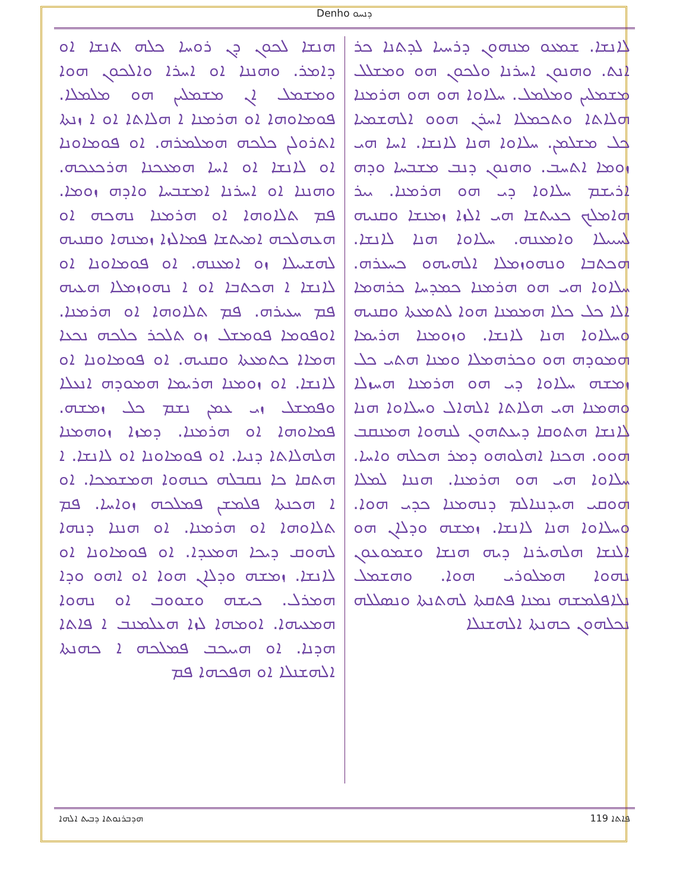Denho ܕܢܚܘ
ܠܐܢܫܐ. ܫܡܥܘ ܡܢܗܘܢ ܕܪܚܝܐ ܠܕܬܢܐ ܟܪ ܐܢܬ. ܘܗܢܘܢ ܐܚܪܢܐ ܘܠܟܘܢ ܗܘ ܘܡܫܠܠ ܡܫܡܠܝܢ ܘܡܠܡܠ. ܚܠܐܘܐ ܗܘ ܗܘ ܗܪܡܢܐ ܗܠܐܬܐ ܘܬܟܡܠܐ ܐܚܪܢ ܗܘܘ ܐܠܗܫܡܝܐ ܟܠ ܡܫܠܡܢ. ܚܠܐܘܐ ܗܢܐ ܠܐܢܫܐ. ܐܚܐ ܗܝ ܙܘܡܐ ܐܬܚܒ. ܘܗܢܘܢ ܕܢܒ ܡܫܒܚܐ ܘܕܗ ܐܪܝܫܡ ܚܠܐܘܐ ܕܝ ܗܘ ܗܪܡܢܐ. ܝܝܪ ܗܐܡܠܟ ܟܥܝܬܫܐ ܗܝ ܐܠܙܐ ܙܡܢܫܐ ܘܩܢܝܗ ܠܚܝܝܠܐ ܘܐܡܥܢܗ. ܚܠܐܘܐ ܗܢܐ ܠܐܢܫܐ. ܗܟܬܒܐ ܘܢܗܘܙܡܠܐ ܐܠܗܝܗܘ ܟܚܥܪܗ. ܚܠܐܘܐ ܗܝ ܗܘ ܗܪܡܢܐ ܟܡܕܚܐ ܟܪܗܡܐ ܐܠܐ ܟܠ ܟܠܐ ܗܡܡܢܐ ܗܘܐ ܠܬܡܥܬܐ ܘܩܢܝܗ ܘܚܠܐܘܐ ܗܢܐ ܠܐܢܫܐ. ܘܙܘܡܢܐ ܗܪܝܡܐ ܗܡܘܕܗ ܗܘ ܘܟܪܗܡܠܐ ܘܡܢܐ ܗܬܝ ܟܠ ܙܡܫܗ ܚܠܐܘܐ ܕܝ ܗܘ ܗܪܡܢܐ ܗܚܙܠܐ ܘܗܡܢܐ ܗܝ ܗܠܐܬܐ ܐܠܗܐܠ ܘܚܠܐܘܐ ܗܢܐ ܠܐܢܫܐ ܗܬܘܩܐ ܕܝܥܬܗܘܢ ܠܢܗܘܐ ܗܡܢܩܒ ܗܘܘ. ܗܟܢܐ ܐܗܠܘܗܘ ܕܡܪ ܗܟܠܗ ܘܐܚܐ. ܚܠܐܘܐ ܗܝ ܗܘ ܗܪܡܢܐ. ܗܢܢܐ ܠܡܠܐ ܗܘܩܝ ܗܝܕܢܢܐܠܡ ܕܢܗܡܢܐ ܟܕܝ ܗܘܐ. ܘܚܠܐܘܐ ܗܢܐ ܠܐܢܫܐ. ܙܡܫܗ ܘܕܠܐܢ ܗܘ ܐܠܢܫܐ ܗܠܗܝܪܢܐ ܕܝܗ ܗܢܫܐ ܘܫܡܘܥܘܢ ܢܗܘܐ ܗܡܠܘܪܝ ܗܘܐ. ܘܗܫܡܠ ܢܠܐܦܠܡܫܗ ܢܡܢܐ ܦܬܩܬܐ ܠܗܬܢܬܐ ܘܢܣܠܠܗ ܢܟܠܗܘܢ ܟܗܢܬܐ ܐܠܗܫܢܠܐ
ܗܢܫܐ ܠܟܘܢ ܕܢ ܪܘܚܐ ܟܠܗ ܬܢܫܐ ܐܘ ܕܐܡܪ. ܘܗܢܢܐ ܐܘ ܐܚܪܐ ܘܐܠܟܘܢ ܗܘܐ ܘܡܫܡܠ ܐܢ ܡܫܡܠܝܢ ܗܘ ܡܠܡܠܐ. ܦܘܡܐܘܗܐ ܐܘ ܗܪܡܢܐ ܐ ܗܠܐܬܐ ܐܘ ܐ ܙܢܬܐ ܐܬܪܘܠܢ ܟܠܟܗ ܗܡܠܡܪܗ. ܐܘ ܦܘܡܐܘܢܐ ܐܘ ܠܐܢܫܐ ܐܘ ܐܚܐ ܗܡܥܟܢܐ ܗܪܟܥܟܗ. ܘܗܢܢܐ ܐܘ ܐܚܪܢܐ ܐܡܫܒܚܐ ܘܐܕܗ ܙܘܡܐ. ܦܡ ܬܠܐܘܗܐ ܐܘ ܗܪܡܢܐ ܢܗܟܗ ܐܘ ܗܥܗܠܟܗ ܐܡܝܬܫܐ ܦܡܐܠܙܐ ܙܡܢܗܐ ܘܩܢܝܗ ܠܗܫܝܝܠܐ ܙܘ ܐܡܥܢܗ. ܐܘ ܦܘܡܐܘܢܐ ܐܘ ܠܐܢܫܐ ܐ ܗܟܬܒܐ ܐܘ ܐ ܢܗܘܙܡܠܐ ܗܥܝܗ ܦܡ ܚܥܝܪܗ. ܦܡ ܬܠܐܘܗܐ ܐܘ ܗܪܡܢܐ. ܐܘܦܘܡܐ ܦܘܡܫܠ ܙܘ ܬܠܟܪ ܟܠܟܗ ܢܟܥܐ ܗܡܐܐ ܟܬܡܥܬܐ ܘܩܢܝܗ. ܐܘ ܦܘܡܐܘܢܐ ܐܘ ܠܐܢܫܐ. ܐܘ ܙܘܡܢܐ ܗܪܝܡܐ ܗܡܘܕܗ ܐܢܥܠܐ ܘܦܡܫܠ ܙܝ ܥܡܢ ܢܫܡ ܟܠ ܙܡܫܗ. ܦܡܐܘܗܐ ܐܘ ܗܪܡܢܐ. ܕܡܙܐ ܙܘܗܡܢܐ ܗܠܗܠܐܬܐ ܕܢܝܐ. ܐܘ ܦܘܡܐܘܢܐ ܐܘ ܠܐܢܫܐ. ܐ ܗܬܩܐ ܟܐ ܢܩܒܠܗ ܟܢܗܘܐ ܗܡܫܡܟܐ. ܐܘ ܐ ܗܟܢܬܐ ܦܠܡܫܢ ܦܡܠܟܗ ܙܘܐܚܐ. ܦܡ ܬܠܐܘܗܐ ܐܘ ܗܪܡܢܐ. ܐܘ ܗܢܢܐ ܕܢܗܐ ܠܗܘܩ ܕܝܟܐ ܗܡܥܕܐ. ܐܘ ܦܘܡܐܘܢܐ ܐܘ ܠܐܢܫܐ. ܙܡܫܗ ܘܕܠܐܢ ܗܘܐ ܐܘ ܐܗܘ ܘܕܐ ܗܡܪܠ. ܟܝܫܗ ܘܫܘܘܒ ܐܘ ܢܗܘܐ ܗܡܥܝܗܐ. ܐܘܡܗܐ ܠܙܐ ܗܥܠܡܢܒ ܐ ܦܐܬܐ ܗܕܢܐ. ܐܘ ܗܝܝܟܒ ܦܡܠܟܗ ܐ ܟܗܢܬܐ ܐܠܗܫܢܠܐ ܐܘ ܗܦܟܗܐ ܦܡ
ܗܕܒܪܢܘܬܐ ܕܒܝܬ ܐܠܗܐ 119 ܦܐܬܐ